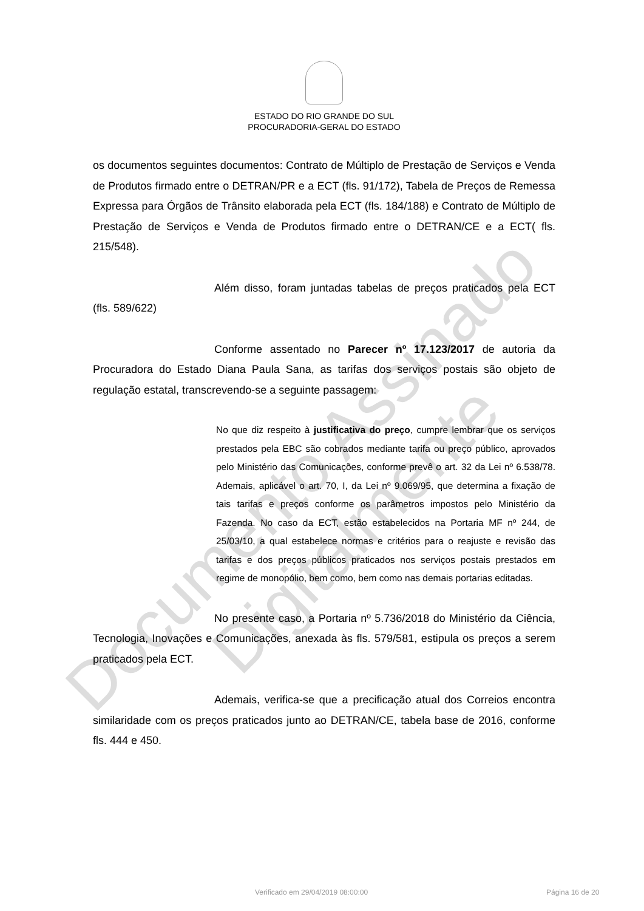Documento Assinado Digitalmente
ESTADO DO RIO GRANDE DO SUL
PROCURADORIA-GERAL DO ESTADO
os documentos seguintes documentos: Contrato de Múltiplo de Prestação de Serviços e Venda de Produtos firmado entre o DETRAN/PR e a ECT (fls. 91/172), Tabela de Preços de Remessa Expressa para Órgãos de Trânsito elaborada pela ECT (fls. 184/188) e Contrato de Múltiplo de Prestação de Serviços e Venda de Produtos firmado entre o DETRAN/CE e a ECT( fls. 215/548).
Além disso, foram juntadas tabelas de preços praticados pela ECT (fls. 589/622)
Conforme assentado no Parecer nº 17.123/2017 de autoria da Procuradora do Estado Diana Paula Sana, as tarifas dos serviços postais são objeto de regulação estatal, transcrevendo-se a seguinte passagem:
No que diz respeito à justificativa do preço, cumpre lembrar que os serviços prestados pela EBC são cobrados mediante tarifa ou preço público, aprovados pelo Ministério das Comunicações, conforme prevê o art. 32 da Lei nº 6.538/78. Ademais, aplicável o art. 70, I, da Lei nº 9.069/95, que determina a fixação de tais tarifas e preços conforme os parâmetros impostos pelo Ministério da Fazenda. No caso da ECT, estão estabelecidos na Portaria MF nº 244, de 25/03/10, a qual estabelece normas e critérios para o reajuste e revisão das tarifas e dos preços públicos praticados nos serviços postais prestados em regime de monopólio, bem como, bem como nas demais portarias editadas.
No presente caso, a Portaria nº 5.736/2018 do Ministério da Ciência, Tecnologia, Inovações e Comunicações, anexada às fls. 579/581, estipula os preços a serem praticados pela ECT.
Ademais, verifica-se que a precificação atual dos Correios encontra similaridade com os preços praticados junto ao DETRAN/CE, tabela base de 2016, conforme fls. 444 e 450.
Verificado em 29/04/2019 08:00:00 Página 16 de 20